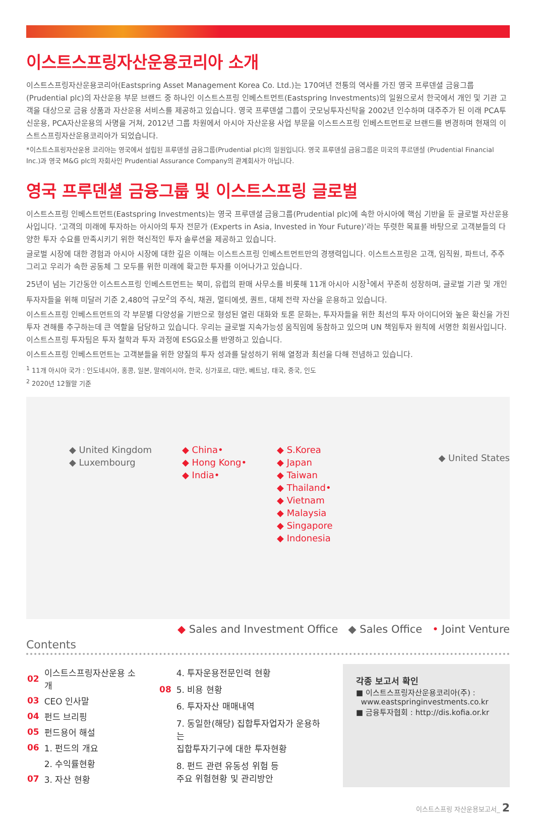이스트스프링자산운용코리아 소개
이스트스프링자산운용코리아(Eastspring Asset Management Korea Co. Ltd.)는 170여년 전통의 역사를 가진 영국 프루덴셜 금융그룹(Prudential plc)의 자산운용 부문 브랜드 중 하나인 이스트스프링 인베스트먼트(Eastspring Investments)의 일원으로서 한국에서 개인 및 기관 고객을 대상으로 금융 상품과 자산운용 서비스를 제공하고 있습니다. 영국 프루덴셜 그룹이 굿모닝투자신탁을 2002년 인수하며 대주주가 된 이래 PCA투신운용, PCA자산운용의 사명을 거쳐, 2012년 그룹 차원에서 아시아 자산운용 사업 부문을 이스트스프링 인베스트먼트로 브랜드를 변경하며 현재의 이스트스프링자산운용코리아가 되었습니다.
*이스트스프링자산운용 코리아는 영국에서 설립된 프루덴셜 금융그룹(Prudential plc)의 일원입니다. 영국 프루덴셜 금융그룹은 미국의 푸르덴셜 (Prudential Financial Inc.)과 영국 M&G plc의 자회사인 Prudential Assurance Company의 관계회사가 아닙니다.
영국 프루덴셜 금융그룹 및 이스트스프링 글로벌
이스트스프링 인베스트먼트(Eastspring Investments)는 영국 프루덴셜 금융그룹(Prudential plc)에 속한 아시아에 핵심 기반을 둔 글로벌 자산운용사입니다. ‘고객의 미래에 투자하는 아시아의 투자 전문가 (Experts in Asia, Invested in Your Future)’라는 뚜렷한 목표를 바탕으로 고객분들의 다양한 투자 수요를 만족시키기 위한 혁신적인 투자 솔루션을 제공하고 있습니다.
글로벌 시장에 대한 경험과 아시아 시장에 대한 깊은 이해는 이스트스프링 인베스트먼트만의 경쟁력입니다. 이스트스프링은 고객, 임직원, 파트너, 주주 그리고 우리가 속한 공동체 그 모두를 위한 미래에 확고한 투자를 이어나가고 있습니다.
25년이 넘는 기간동안 이스트스프링 인베스트먼트는 북미, 유럽의 판매 사무소를 비롯해 11개 아시아 시장<sup>1</sup>에서 꾸준히 성장하며, 글로벌 기관 및 개인투자자들을 위해 미달러 기준 2,480억 규모<sup>2</sup>의 주식, 채권, 멀티에셋, 퀀트, 대체 전략 자산을 운용하고 있습니다.
이스트스프링 인베스트먼트의 각 부문별 다양성을 기반으로 형성된 열린 대화와 토론 문화는, 투자자들을 위한 최선의 투자 아이디어와 높은 확신을 가진 투자 견해를 추구하는데 큰 역할을 담당하고 있습니다. 우리는 글로벌 지속가능성 움직임에 동참하고 있으며 UN 책임투자 원칙에 서명한 회원사입니다. 이스트스프링 투자팀은 투자 철학과 투자 과정에 ESG요소를 반영하고 있습니다.
이스트스프링 인베스트먼트는 고객분들을 위한 양질의 투자 성과를 달성하기 위해 열정과 최선을 다해 전념하고 있습니다.
<sup>1</sup> 11개 아시아 국가 : 인도네시아, 홍콩, 일본, 말레이시아, 한국, 싱가포르, 대만, 베트남, 태국, 중국, 인도
<sup>2</sup> 2020년 12월말 기준
◆ United Kingdom
◆ Luxembourg
◆ China•
◆ Hong Kong•
◆ India•
◆ S.Korea
◆ Japan
◆ Taiwan
◆ Thailand•
◆ Vietnam
◆ Malaysia
◆ Singapore
◆ Indonesia
◆ United States
◆ Sales and Investment Office ◆ Sales Office • Joint Venture
Contents
| 02 | 이스트스프링자산운용 소개 |
| 03 | CEO 인사말 |
| 04 | 펀드 브리핑 |
| 05 | 펀드용어 해설 |
| 06 | 1. 펀드의 개요 |
| | 2. 수익률현황 |
| 07 | 3. 자산 현황 |
| | 4. 투자운용전문인력 현황 |
| 08 | 5. 비용 현황 |
| | 6. 투자자산 매매내역 |
| | 7. 동일한(해당) 집합투자업자가 운용하는 집합투자기구에 대한 투자현황 |
| | 8. 펀드 관련 유동성 위험 등 주요 위험현황 및 관리방안 |
각종 보고서 확인
■ 이스트스프링자산운용코리아(주) :
www.eastspringinvestments.co.kr
■ 금융투자협회 : http://dis.kofia.or.kr
이스트스프링 자산운용보고서_ 2